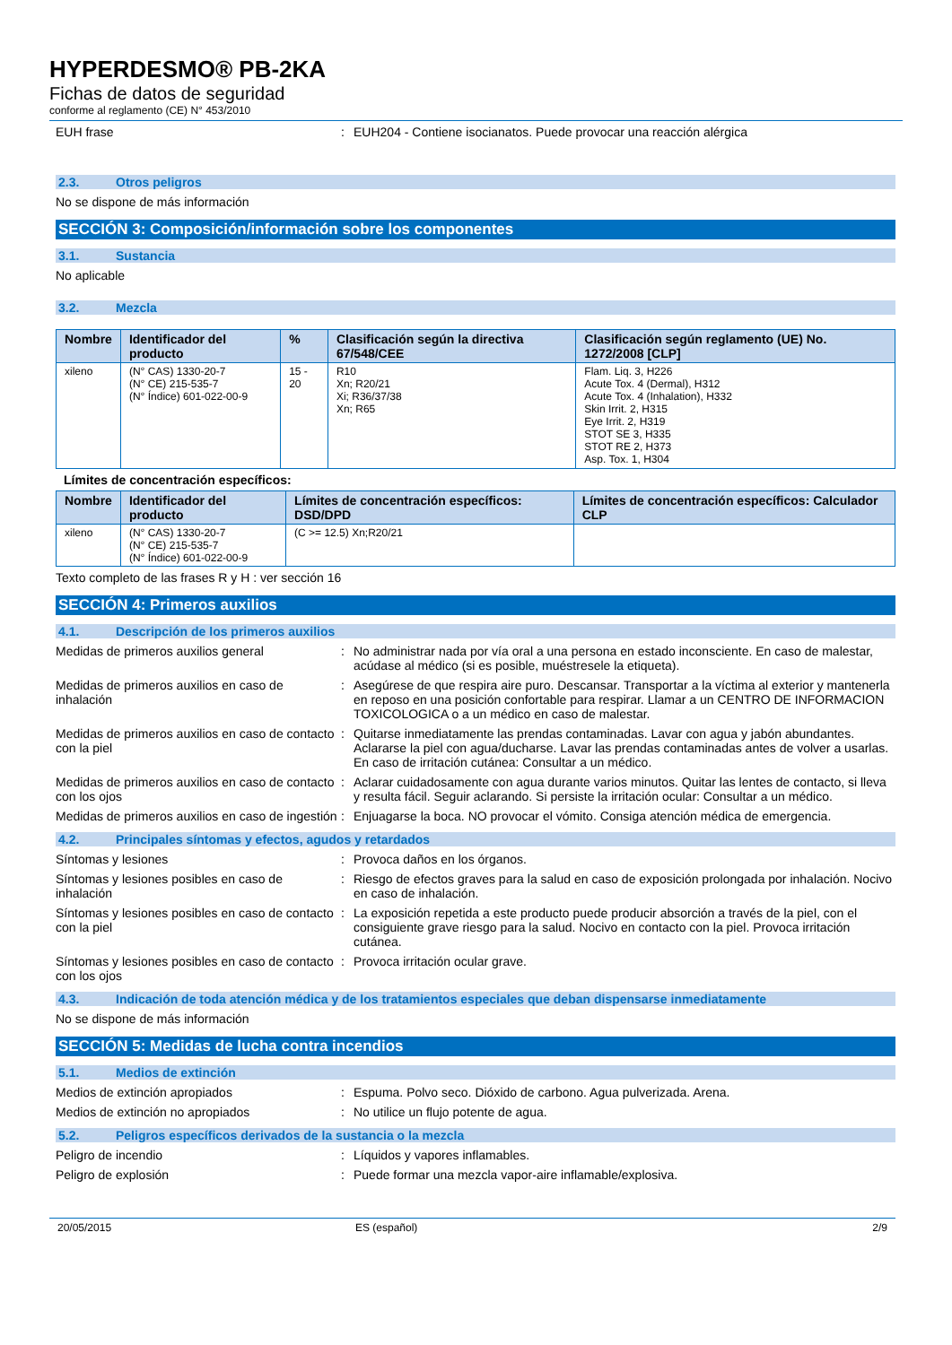HYPERDESMO® PB-2KA
Fichas de datos de seguridad
conforme al reglamento (CE) N° 453/2010
EUH frase : EUH204 - Contiene isocianatos. Puede provocar una reacción alérgica
2.3. Otros peligros
No se dispone de más información
SECCIÓN 3: Composición/información sobre los componentes
3.1. Sustancia
No aplicable
3.2. Mezcla
| Nombre | Identificador del producto | % | Clasificación según la directiva 67/548/CEE | Clasificación según reglamento (UE) No. 1272/2008 [CLP] |
| --- | --- | --- | --- | --- |
| xileno | (N° CAS) 1330-20-7 (N° CE) 215-535-7 (N° Índice) 601-022-00-9 | 15 - 20 | R10 Xn; R20/21 Xi; R36/37/38 Xn; R65 | Flam. Liq. 3, H226 Acute Tox. 4 (Dermal), H312 Acute Tox. 4 (Inhalation), H332 Skin Irrit. 2, H315 Eye Irrit. 2, H319 STOT SE 3, H335 STOT RE 2, H373 Asp. Tox. 1, H304 |
Límites de concentración específicos:
| Nombre | Identificador del producto | Límites de concentración específicos: DSD/DPD | Límites de concentración específicos: Calculador CLP |
| --- | --- | --- | --- |
| xileno | (N° CAS) 1330-20-7 (N° CE) 215-535-7 (N° Índice) 601-022-00-9 | (C >= 12.5) Xn;R20/21 | |
Texto completo de las frases R y H : ver sección 16
SECCIÓN 4: Primeros auxilios
4.1. Descripción de los primeros auxilios
Medidas de primeros auxilios general : No administrar nada por vía oral a una persona en estado inconsciente. En caso de malestar, acúdase al médico (si es posible, muéstresele la etiqueta).
Medidas de primeros auxilios en caso de inhalación
: Asegúrese de que respira aire puro. Descansar. Transportar a la víctima al exterior y mantenerla en reposo en una posición confortable para respirar. Llamar a un CENTRO DE INFORMACION TOXICOLOGICA o a un médico en caso de malestar.
Medidas de primeros auxilios en caso de contacto con la piel
: Quitarse inmediatamente las prendas contaminadas. Lavar con agua y jabón abundantes. Aclararse la piel con agua/ducharse. Lavar las prendas contaminadas antes de volver a usarlas. En caso de irritación cutánea: Consultar a un médico.
Medidas de primeros auxilios en caso de contacto con los ojos
: Aclarar cuidadosamente con agua durante varios minutos. Quitar las lentes de contacto, si lleva y resulta fácil. Seguir aclarando. Si persiste la irritación ocular: Consultar a un médico.
Medidas de primeros auxilios en caso de ingestión
: Enjuagarse la boca. NO provocar el vómito. Consiga atención médica de emergencia.
4.2. Principales síntomas y efectos, agudos y retardados
Síntomas y lesiones : Provoca daños en los órganos.
Síntomas y lesiones posibles en caso de inhalación
: Riesgo de efectos graves para la salud en caso de exposición prolongada por inhalación. Nocivo en caso de inhalación.
Síntomas y lesiones posibles en caso de contacto con la piel
: La exposición repetida a este producto puede producir absorción a través de la piel, con el consiguiente grave riesgo para la salud. Nocivo en contacto con la piel. Provoca irritación cutánea.
Síntomas y lesiones posibles en caso de contacto con los ojos
: Provoca irritación ocular grave.
4.3. Indicación de toda atención médica y de los tratamientos especiales que deban dispensarse inmediatamente
No se dispone de más información
SECCIÓN 5: Medidas de lucha contra incendios
5.1. Medios de extinción
Medios de extinción apropiados : Espuma. Polvo seco. Dióxido de carbono. Agua pulverizada. Arena.
Medios de extinción no apropiados : No utilice un flujo potente de agua.
5.2. Peligros específicos derivados de la sustancia o la mezcla
Peligro de incendio : Líquidos y vapores inflamables.
Peligro de explosión : Puede formar una mezcla vapor-aire inflamable/explosiva.
20/05/2015 ES (español) 2/9